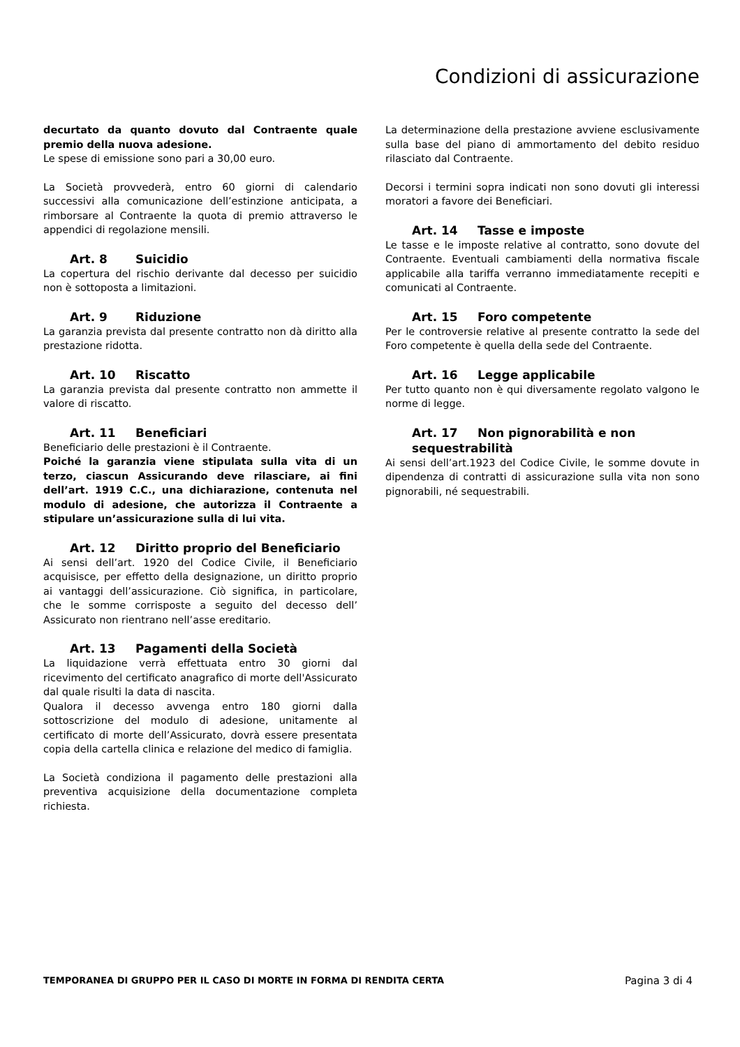Condizioni di assicurazione
decurtato da quanto dovuto dal Contraente quale premio della nuova adesione.
Le spese di emissione sono pari a 30,00 euro.
La Società provvederà, entro 60 giorni di calendario successivi alla comunicazione dell’estinzione anticipata, a rimborsare al Contraente la quota di premio attraverso le appendici di regolazione mensili.
Art. 8 Suicidio
La copertura del rischio derivante dal decesso per suicidio non è sottoposta a limitazioni.
Art. 9 Riduzione
La garanzia prevista dal presente contratto non dà diritto alla prestazione ridotta.
Art. 10 Riscatto
La garanzia prevista dal presente contratto non ammette il valore di riscatto.
Art. 11 Beneficiari
Beneficiario delle prestazioni è il Contraente.
Poiché la garanzia viene stipulata sulla vita di un terzo, ciascun Assicurando deve rilasciare, ai fini dell’art. 1919 C.C., una dichiarazione, contenuta nel modulo di adesione, che autorizza il Contraente a stipulare un’assicurazione sulla di lui vita.
Art. 12 Diritto proprio del Beneficiario
Ai sensi dell’art. 1920 del Codice Civile, il Beneficiario acquisisce, per effetto della designazione, un diritto proprio ai vantaggi dell’assicurazione. Ciò significa, in particolare, che le somme corrisposte a seguito del decesso dell’ Assicurato non rientrano nell’asse ereditario.
Art. 13 Pagamenti della Società
La liquidazione verrà effettuata entro 30 giorni dal ricevimento del certificato anagrafico di morte dell'Assicurato dal quale risulti la data di nascita.
Qualora il decesso avvenga entro 180 giorni dalla sottoscrizione del modulo di adesione, unitamente al certificato di morte dell’Assicurato, dovrà essere presentata copia della cartella clinica e relazione del medico di famiglia.
La Società condiziona il pagamento delle prestazioni alla preventiva acquisizione della documentazione completa richiesta.
La determinazione della prestazione avviene esclusivamente sulla base del piano di ammortamento del debito residuo rilasciato dal Contraente.
Decorsi i termini sopra indicati non sono dovuti gli interessi moratori a favore dei Beneficiari.
Art. 14 Tasse e imposte
Le tasse e le imposte relative al contratto, sono dovute del Contraente. Eventuali cambiamenti della normativa fiscale applicabile alla tariffa verranno immediatamente recepiti e comunicati al Contraente.
Art. 15 Foro competente
Per le controversie relative al presente contratto la sede del Foro competente è quella della sede del Contraente.
Art. 16 Legge applicabile
Per tutto quanto non è qui diversamente regolato valgono le norme di legge.
Art. 17 Non pignorabilità e non sequestrabilità
Ai sensi dell’art.1923 del Codice Civile, le somme dovute in dipendenza di contratti di assicurazione sulla vita non sono pignorabili, né sequestrabili.
TEMPORANEA DI GRUPPO PER IL CASO DI MORTE IN FORMA DI RENDITA CERTA Pagina 3 di 4